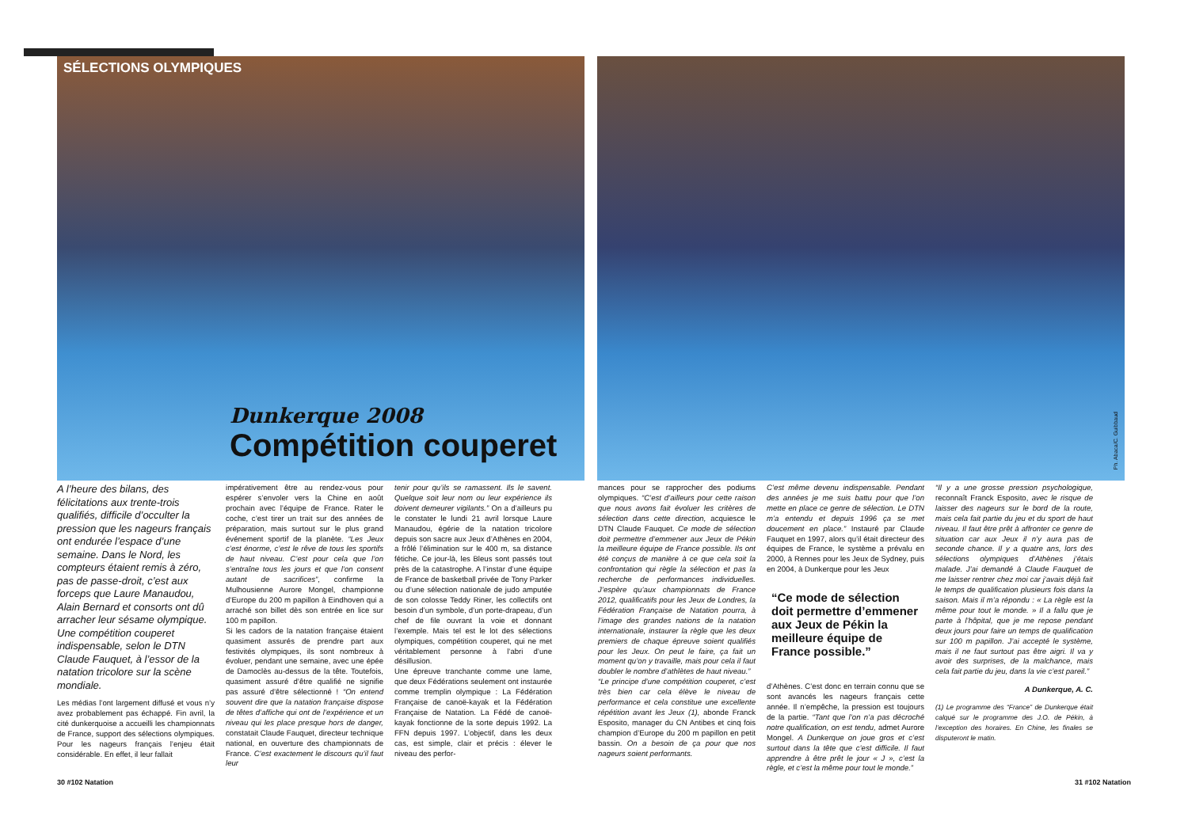SÉLECTIONS OLYMPIQUES
Dunkerque 2008
Compétition couperet
Ph. Abaca/C. Guibbaud
A l’heure des bilans, des félicitations aux trente-trois qualifiés, difficile d’occulter la pression que les nageurs français ont endurée l’espace d’une semaine. Dans le Nord, les compteurs étaient remis à zéro, pas de passe-droit, c’est aux forceps que Laure Manaudou, Alain Bernard et consorts ont dû arracher leur sésame olympique. Une compétition couperet indispensable, selon le DTN Claude Fauquet, à l’essor de la natation tricolore sur la scène mondiale.
Les médias l’ont largement diffusé et vous n’y avez probablement pas échappé. Fin avril, la cité dunkerquoise a accueilli les championnats de France, support des sélections olympiques. Pour les nageurs français l’enjeu était considérable. En effet, il leur fallait
impérativement être au rendez-vous pour espérer s’envoler vers la Chine en août prochain avec l’équipe de France. Rater le coche, c’est tirer un trait sur des années de préparation, mais surtout sur le plus grand événement sportif de la planète. “Les Jeux c’est énorme, c’est le rêve de tous les sportifs de haut niveau. C’est pour cela que l’on s’entraîne tous les jours et que l’on consent autant de sacrifices”, confirme la Mulhousienne Aurore Mongel, championne d’Europe du 200 m papillon à Eindhoven qui a arraché son billet dès son entrée en lice sur 100 m papillon.
Si les cadors de la natation française étaient quasiment assurés de prendre part aux festivités olympiques, ils sont nombreux à évoluer, pendant une semaine, avec une épée de Damoclès au-dessus de la tête. Toutefois, quasiment assuré d’être qualifié ne signifie pas assuré d’être sélectionné ! “On entend souvent dire que la natation française dispose de têtes d’affiche qui ont de l’expérience et un niveau qui les place presque hors de danger, constatait Claude Fauquet, directeur technique national, en ouverture des championnats de France. C’est exactement le discours qu’il faut leur
tenir pour qu’ils se ramassent. Ils le savent. Quelque soit leur nom ou leur expérience ils doivent demeurer vigilants.” On a d’ailleurs pu le constater le lundi 21 avril lorsque Laure Manaudou, égérie de la natation tricolore depuis son sacre aux Jeux d’Athènes en 2004, a frôlé l’élimination sur le 400 m, sa distance fétiche. Ce jour-là, les Bleus sont passés tout près de la catastrophe. A l’instar d’une équipe de France de basketball privée de Tony Parker ou d’une sélection nationale de judo amputée de son colosse Teddy Riner, les collectifs ont besoin d’un symbole, d’un porte-drapeau, d’un chef de file ouvrant la voie et donnant l’exemple. Mais tel est le lot des sélections olympiques, compétition couperet, qui ne met véritablement personne à l’abri d’une désillusion.
Une épreuve tranchante comme une lame, que deux Fédérations seulement ont instaurée comme tremplin olympique : La Fédération Française de canoë-kayak et la Fédération Française de Natation. La Fédé de canoë-kayak fonctionne de la sorte depuis 1992. La FFN depuis 1997. L’objectif, dans les deux cas, est simple, clair et précis : élever le niveau des perfor-
mances pour se rapprocher des podiums olympiques. “C’est d’ailleurs pour cette raison que nous avons fait évoluer les critères de sélection dans cette direction, acquiesce le DTN Claude Fauquet. Ce mode de sélection doit permettre d’emmener aux Jeux de Pékin la meilleure équipe de France possible. Ils ont été conçus de manière à ce que cela soit la confrontation qui règle la sélection et pas la recherche de performances individuelles. J’espère qu’aux championnats de France 2012, qualificatifs pour les Jeux de Londres, la Fédération Française de Natation pourra, à l’image des grandes nations de la natation internationale, instaurer la règle que les deux premiers de chaque épreuve soient qualifiés pour les Jeux. On peut le faire, ça fait un moment qu’on y travaille, mais pour cela il faut doubler le nombre d’athlètes de haut niveau.”
“Le principe d’une compétition couperet, c’est très bien car cela élève le niveau de performance et cela constitue une excellente répétition avant les Jeux (1), abonde Franck Esposito, manager du CN Antibes et cinq fois champion d’Europe du 200 m papillon en petit bassin. On a besoin de ça pour que nos nageurs soient performants.
C’est même devenu indispensable. Pendant des années je me suis battu pour que l’on mette en place ce genre de sélection. Le DTN m’a entendu et depuis 1996 ça se met doucement en place.” Instauré par Claude Fauquet en 1997, alors qu’il était directeur des équipes de France, le système a prévalu en 2000, à Rennes pour les Jeux de Sydney, puis en 2004, à Dunkerque pour les Jeux
“Ce mode de sélection doit permettre d’emmener aux Jeux de Pékin la meilleure équipe de France possible.”
d’Athènes. C’est donc en terrain connu que se sont avancés les nageurs français cette année. Il n’empêche, la pression est toujours de la partie. “Tant que l’on n’a pas décroché notre qualification, on est tendu, admet Aurore Mongel. A Dunkerque on joue gros et c’est surtout dans la tête que c’est difficile. Il faut apprendre à être prêt le jour « J », c’est la règle, et c’est la même pour tout le monde.”
“Il y a une grosse pression psychologique, reconnaît Franck Esposito, avec le risque de laisser des nageurs sur le bord de la route, mais cela fait partie du jeu et du sport de haut niveau. Il faut être prêt à affronter ce genre de situation car aux Jeux il n’y aura pas de seconde chance. Il y a quatre ans, lors des sélections olympiques d’Athènes j’étais malade. J’ai demandé à Claude Fauquet de me laisser rentrer chez moi car j’avais déjà fait le temps de qualification plusieurs fois dans la saison. Mais il m’a répondu : « La règle est la même pour tout le monde. » Il a fallu que je parte à l’hôpital, que je me repose pendant deux jours pour faire un temps de qualification sur 100 m papillon. J’ai accepté le système, mais il ne faut surtout pas être aigri. Il va y avoir des surprises, de la malchance, mais cela fait partie du jeu, dans la vie c’est pareil.”
A Dunkerque, A. C.
(1) Le programme des “France” de Dunkerque était calqué sur le programme des J.O. de Pékin, à l’exception des horaires. En Chine, les finales se disputeront le matin.
30 #102 Natation 31 #102 Natation